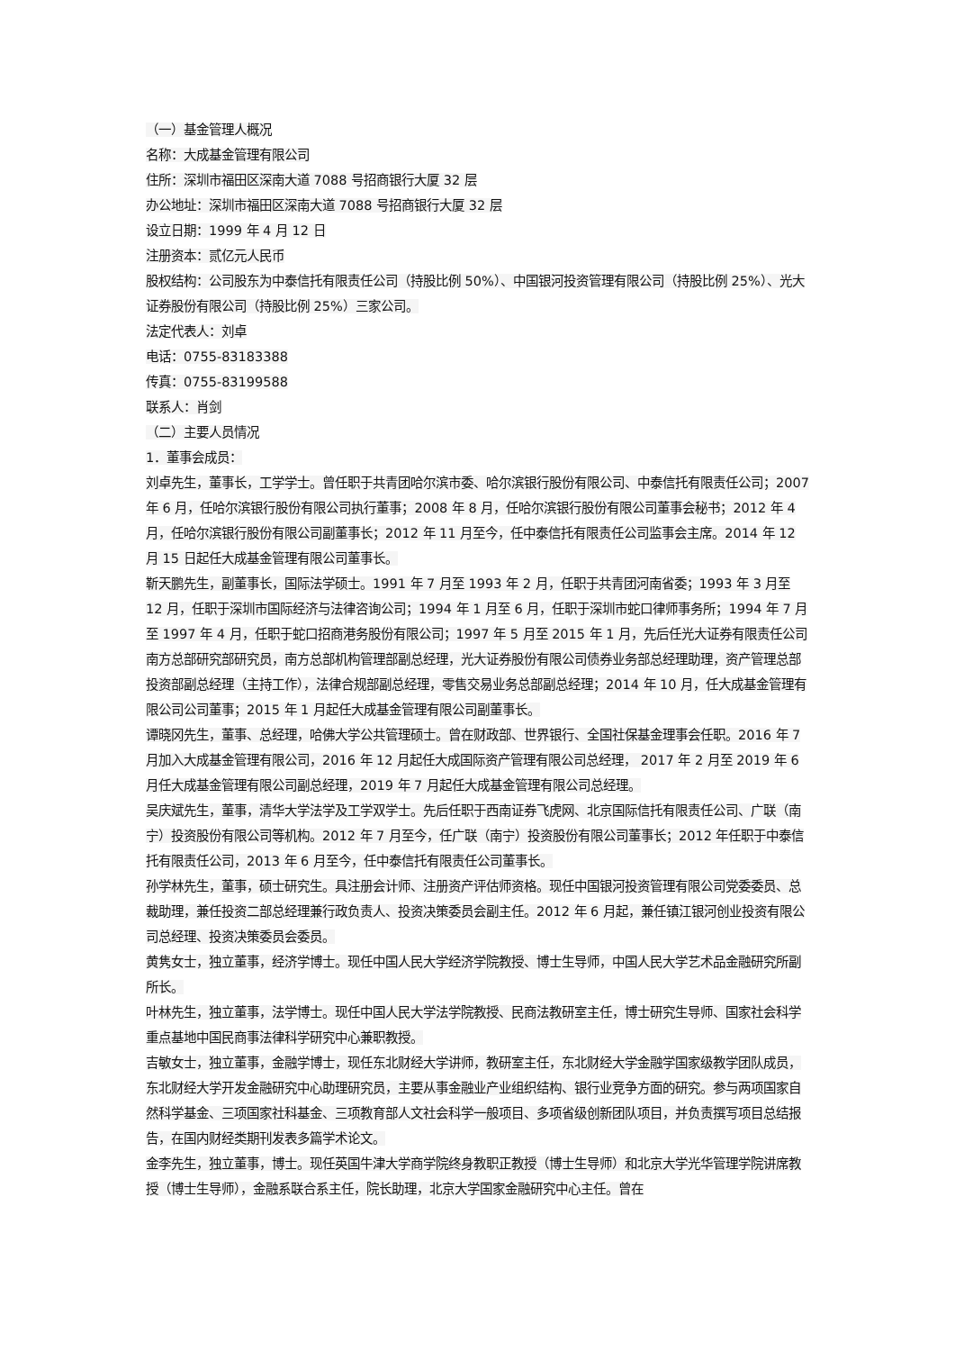（一）基金管理人概况
名称：大成基金管理有限公司
住所：深圳市福田区深南大道 7088 号招商银行大厦 32 层
办公地址：深圳市福田区深南大道 7088 号招商银行大厦 32 层
设立日期：1999 年 4 月 12 日
注册资本：贰亿元人民币
股权结构：公司股东为中泰信托有限责任公司（持股比例 50%）、中国银河投资管理有限公司（持股比例 25%）、光大证券股份有限公司（持股比例 25%）三家公司。
法定代表人：刘卓
电话：0755-83183388
传真：0755-83199588
联系人：肖剑
（二）主要人员情况
1．董事会成员：
刘卓先生，董事长，工学学士。曾任职于共青团哈尔滨市委、哈尔滨银行股份有限公司、中泰信托有限责任公司；2007 年 6 月，任哈尔滨银行股份有限公司执行董事；2008 年 8 月，任哈尔滨银行股份有限公司董事会秘书；2012 年 4 月，任哈尔滨银行股份有限公司副董事长；2012 年 11 月至今，任中泰信托有限责任公司监事会主席。2014 年 12 月 15 日起任大成基金管理有限公司董事长。
靳天鹏先生，副董事长，国际法学硕士。1991 年 7 月至 1993 年 2 月，任职于共青团河南省委；1993 年 3 月至 12 月，任职于深圳市国际经济与法律咨询公司；1994 年 1 月至 6 月，任职于深圳市蛇口律师事务所；1994 年 7 月至 1997 年 4 月，任职于蛇口招商港务股份有限公司；1997 年 5 月至 2015 年 1 月，先后任光大证券有限责任公司南方总部研究部研究员，南方总部机构管理部副总经理，光大证券股份有限公司债券业务部总经理助理，资产管理总部投资部副总经理（主持工作），法律合规部副总经理，零售交易业务总部副总经理；2014 年 10 月，任大成基金管理有限公司公司董事；2015 年 1 月起任大成基金管理有限公司副董事长。
谭晓冈先生，董事、总经理，哈佛大学公共管理硕士。曾在财政部、世界银行、全国社保基金理事会任职。2016 年 7 月加入大成基金管理有限公司，2016 年 12 月起任大成国际资产管理有限公司总经理， 2017 年 2 月至 2019 年 6 月任大成基金管理有限公司副总经理，2019 年 7 月起任大成基金管理有限公司总经理。
吴庆斌先生，董事，清华大学法学及工学双学士。先后任职于西南证券飞虎网、北京国际信托有限责任公司、广联（南宁）投资股份有限公司等机构。2012 年 7 月至今，任广联（南宁）投资股份有限公司董事长；2012 年任职于中泰信托有限责任公司，2013 年 6 月至今，任中泰信托有限责任公司董事长。
孙学林先生，董事，硕士研究生。具注册会计师、注册资产评估师资格。现任中国银河投资管理有限公司党委委员、总裁助理，兼任投资二部总经理兼行政负责人、投资决策委员会副主任。2012 年 6 月起，兼任镇江银河创业投资有限公司总经理、投资决策委员会委员。
黄隽女士，独立董事，经济学博士。现任中国人民大学经济学院教授、博士生导师，中国人民大学艺术品金融研究所副所长。
叶林先生，独立董事，法学博士。现任中国人民大学法学院教授、民商法教研室主任，博士研究生导师、国家社会科学重点基地中国民商事法律科学研究中心兼职教授。
吉敏女士，独立董事，金融学博士，现任东北财经大学讲师，教研室主任，东北财经大学金融学国家级教学团队成员，东北财经大学开发金融研究中心助理研究员，主要从事金融业产业组织结构、银行业竞争方面的研究。参与两项国家自然科学基金、三项国家社科基金、三项教育部人文社会科学一般项目、多项省级创新团队项目，并负责撰写项目总结报告，在国内财经类期刊发表多篇学术论文。
金李先生，独立董事，博士。现任英国牛津大学商学院终身教职正教授（博士生导师）和北京大学光华管理学院讲席教授（博士生导师），金融系联合系主任，院长助理，北京大学国家金融研究中心主任。曾在